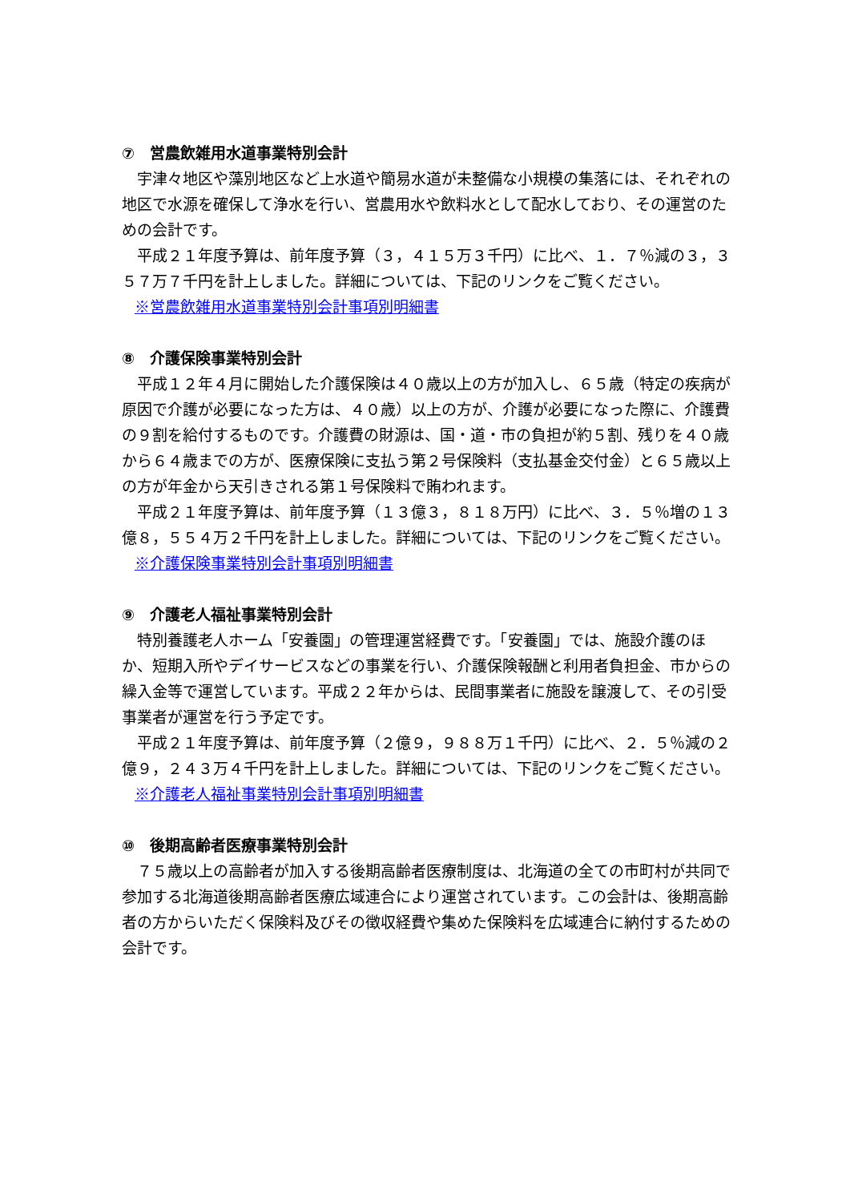⑦　営農飲雑用水道事業特別会計
宇津々地区や藻別地区など上水道や簡易水道が未整備な小規模の集落には、それぞれの地区で水源を確保して浄水を行い、営農用水や飲料水として配水しており、その運営のための会計です。
平成２１年度予算は、前年度予算（３，４１５万３千円）に比べ、１．７％減の３，３５７万７千円を計上しました。詳細については、下記のリンクをご覧ください。
※営農飲雑用水道事業特別会計事項別明細書
⑧　介護保険事業特別会計
平成１２年４月に開始した介護保険は４０歳以上の方が加入し、６５歳（特定の疾病が原因で介護が必要になった方は、４０歳）以上の方が、介護が必要になった際に、介護費の９割を給付するものです。介護費の財源は、国・道・市の負担が約５割、残りを４０歳から６４歳までの方が、医療保険に支払う第２号保険料（支払基金交付金）と６５歳以上の方が年金から天引きされる第１号保険料で賄われます。
平成２１年度予算は、前年度予算（１３億３，８１８万円）に比べ、３．５％増の１３億８，５５４万２千円を計上しました。詳細については、下記のリンクをご覧ください。
※介護保険事業特別会計事項別明細書
⑨　介護老人福祉事業特別会計
特別養護老人ホーム「安養園」の管理運営経費です。「安養園」では、施設介護のほか、短期入所やデイサービスなどの事業を行い、介護保険報酬と利用者負担金、市からの繰入金等で運営しています。平成２２年からは、民間事業者に施設を譲渡して、その引受事業者が運営を行う予定です。
平成２１年度予算は、前年度予算（２億９，９８８万１千円）に比べ、２．５％減の２億９，２４３万４千円を計上しました。詳細については、下記のリンクをご覧ください。
※介護老人福祉事業特別会計事項別明細書
⑩　後期高齢者医療事業特別会計
７５歳以上の高齢者が加入する後期高齢者医療制度は、北海道の全ての市町村が共同で参加する北海道後期高齢者医療広域連合により運営されています。この会計は、後期高齢者の方からいただく保険料及びその徴収経費や集めた保険料を広域連合に納付するための会計です。